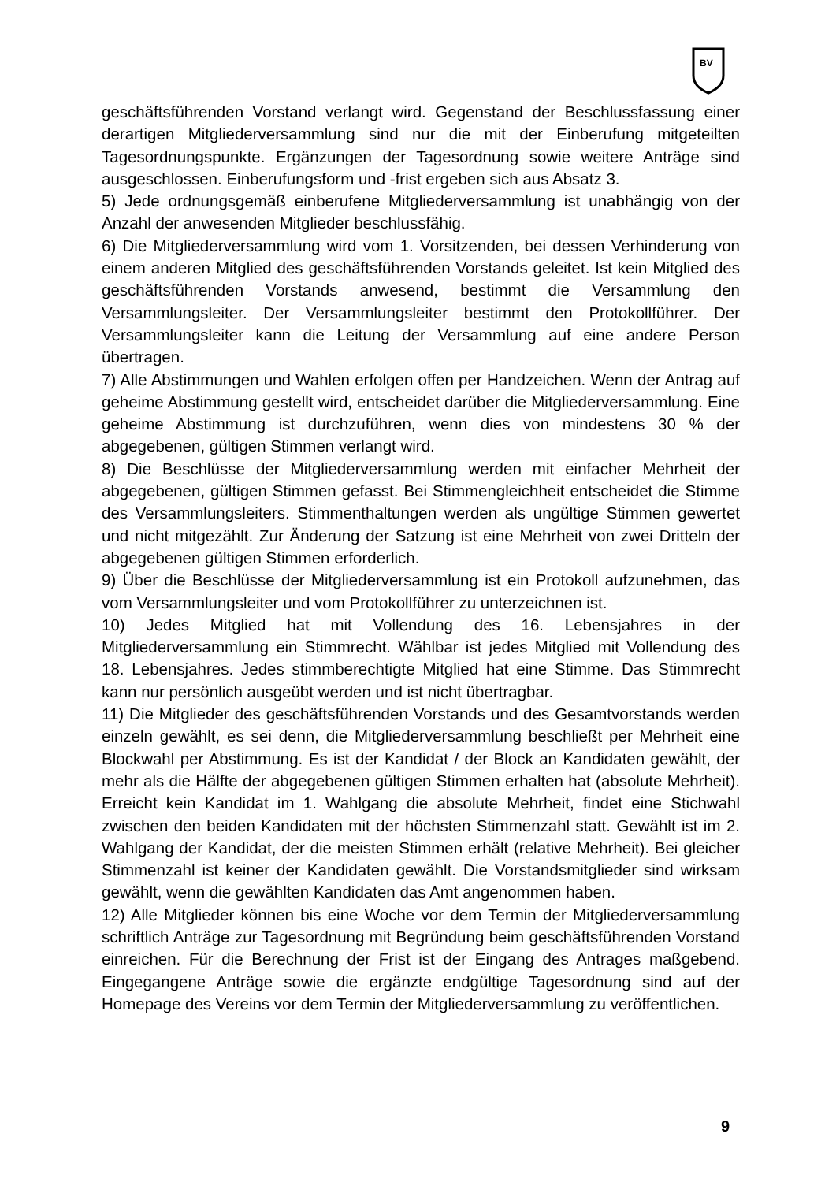BV
geschäftsführenden Vorstand verlangt wird. Gegenstand der Beschlussfassung einer derartigen Mitgliederversammlung sind nur die mit der Einberufung mitgeteilten Tagesordnungspunkte. Ergänzungen der Tagesordnung sowie weitere Anträge sind ausgeschlossen. Einberufungsform und -frist ergeben sich aus Absatz 3.
5) Jede ordnungsgemäß einberufene Mitgliederversammlung ist unabhängig von der Anzahl der anwesenden Mitglieder beschlussfähig.
6) Die Mitgliederversammlung wird vom 1. Vorsitzenden, bei dessen Verhinderung von einem anderen Mitglied des geschäftsführenden Vorstands geleitet. Ist kein Mitglied des geschäftsführenden Vorstands anwesend, bestimmt die Versammlung den Versammlungsleiter. Der Versammlungsleiter bestimmt den Protokollführer. Der Versammlungsleiter kann die Leitung der Versammlung auf eine andere Person übertragen.
7) Alle Abstimmungen und Wahlen erfolgen offen per Handzeichen. Wenn der Antrag auf geheime Abstimmung gestellt wird, entscheidet darüber die Mitgliederversammlung. Eine geheime Abstimmung ist durchzuführen, wenn dies von mindestens 30 % der abgegebenen, gültigen Stimmen verlangt wird.
8) Die Beschlüsse der Mitgliederversammlung werden mit einfacher Mehrheit der abgegebenen, gültigen Stimmen gefasst. Bei Stimmengleichheit entscheidet die Stimme des Versammlungsleiters. Stimmenthaltungen werden als ungültige Stimmen gewertet und nicht mitgezählt. Zur Änderung der Satzung ist eine Mehrheit von zwei Dritteln der abgegebenen gültigen Stimmen erforderlich.
9) Über die Beschlüsse der Mitgliederversammlung ist ein Protokoll aufzunehmen, das vom Versammlungsleiter und vom Protokollführer zu unterzeichnen ist.
10) Jedes Mitglied hat mit Vollendung des 16. Lebensjahres in der Mitgliederversammlung ein Stimmrecht. Wählbar ist jedes Mitglied mit Vollendung des 18. Lebensjahres. Jedes stimmberechtigte Mitglied hat eine Stimme. Das Stimmrecht kann nur persönlich ausgeübt werden und ist nicht übertragbar.
11) Die Mitglieder des geschäftsführenden Vorstands und des Gesamtvorstands werden einzeln gewählt, es sei denn, die Mitgliederversammlung beschließt per Mehrheit eine Blockwahl per Abstimmung. Es ist der Kandidat / der Block an Kandidaten gewählt, der mehr als die Hälfte der abgegebenen gültigen Stimmen erhalten hat (absolute Mehrheit). Erreicht kein Kandidat im 1. Wahlgang die absolute Mehrheit, findet eine Stichwahl zwischen den beiden Kandidaten mit der höchsten Stimmenzahl statt. Gewählt ist im 2. Wahlgang der Kandidat, der die meisten Stimmen erhält (relative Mehrheit). Bei gleicher Stimmenzahl ist keiner der Kandidaten gewählt. Die Vorstandsmitglieder sind wirksam gewählt, wenn die gewählten Kandidaten das Amt angenommen haben.
12) Alle Mitglieder können bis eine Woche vor dem Termin der Mitgliederversammlung schriftlich Anträge zur Tagesordnung mit Begründung beim geschäftsführenden Vorstand einreichen. Für die Berechnung der Frist ist der Eingang des Antrages maßgebend. Eingegangene Anträge sowie die ergänzte endgültige Tagesordnung sind auf der Homepage des Vereins vor dem Termin der Mitgliederversammlung zu veröffentlichen.
9